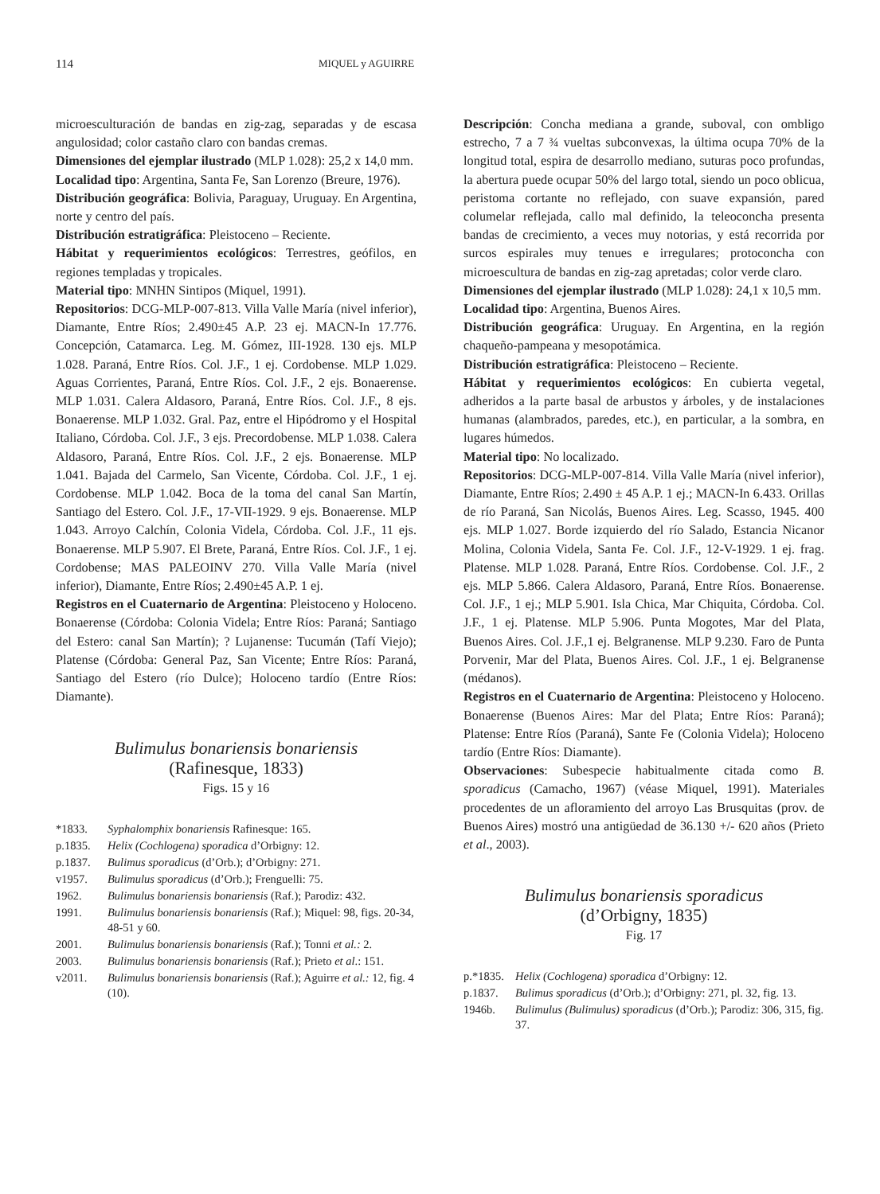114 MIQUEL y AGUIRRE
microesculturación de bandas en zig-zag, separadas y de escasa angulosidad; color castaño claro con bandas cremas.
Dimensiones del ejemplar ilustrado (MLP 1.028): 25,2 x 14,0 mm.
Localidad tipo: Argentina, Santa Fe, San Lorenzo (Breure, 1976).
Distribución geográfica: Bolivia, Paraguay, Uruguay. En Argentina, norte y centro del país.
Distribución estratigráfica: Pleistoceno – Reciente.
Hábitat y requerimientos ecológicos: Terrestres, geófilos, en regiones templadas y tropicales.
Material tipo: MNHN Sintipos (Miquel, 1991).
Repositorios: DCG-MLP-007-813. Villa Valle María (nivel inferior), Diamante, Entre Ríos; 2.490±45 A.P. 23 ej. MACN-In 17.776. Concepción, Catamarca. Leg. M. Gómez, III-1928. 130 ejs. MLP 1.028. Paraná, Entre Ríos. Col. J.F., 1 ej. Cordobense. MLP 1.029. Aguas Corrientes, Paraná, Entre Ríos. Col. J.F., 2 ejs. Bonaerense. MLP 1.031. Calera Aldasoro, Paraná, Entre Ríos. Col. J.F., 8 ejs. Bonaerense. MLP 1.032. Gral. Paz, entre el Hipódromo y el Hospital Italiano, Córdoba. Col. J.F., 3 ejs. Precordobense. MLP 1.038. Calera Aldasoro, Paraná, Entre Ríos. Col. J.F., 2 ejs. Bonaerense. MLP 1.041. Bajada del Carmelo, San Vicente, Córdoba. Col. J.F., 1 ej. Cordobense. MLP 1.042. Boca de la toma del canal San Martín, Santiago del Estero. Col. J.F., 17-VII-1929. 9 ejs. Bonaerense. MLP 1.043. Arroyo Calchín, Colonia Videla, Córdoba. Col. J.F., 11 ejs. Bonaerense. MLP 5.907. El Brete, Paraná, Entre Ríos. Col. J.F., 1 ej. Cordobense; MAS PALEOINV 270. Villa Valle María (nivel inferior), Diamante, Entre Ríos; 2.490±45 A.P. 1 ej.
Registros en el Cuaternario de Argentina: Pleistoceno y Holoceno. Bonaerense (Córdoba: Colonia Videla; Entre Ríos: Paraná; Santiago del Estero: canal San Martín); ? Lujanense: Tucumán (Tafí Viejo); Platense (Córdoba: General Paz, San Vicente; Entre Ríos: Paraná, Santiago del Estero (río Dulce); Holoceno tardío (Entre Ríos: Diamante).
Bulimulus bonariensis bonariensis
(Rafinesque, 1833)
Figs. 15 y 16
*1833. Syphalomphix bonariensis Rafinesque: 165.
p.1835. Helix (Cochlogena) sporadica d’Orbigny: 12.
p.1837. Bulimus sporadicus (d’Orb.); d’Orbigny: 271.
v1957. Bulimulus sporadicus (d’Orb.); Frenguelli: 75.
1962. Bulimulus bonariensis bonariensis (Raf.); Parodiz: 432.
1991. Bulimulus bonariensis bonariensis (Raf.); Miquel: 98, figs. 20-34, 48-51 y 60.
2001. Bulimulus bonariensis bonariensis (Raf.); Tonni et al.: 2.
2003. Bulimulus bonariensis bonariensis (Raf.); Prieto et al.: 151.
v2011. Bulimulus bonariensis bonariensis (Raf.); Aguirre et al.: 12, fig. 4 (10).
Descripción: Concha mediana a grande, suboval, con ombligo estrecho, 7 a 7 ¾ vueltas subconvexas, la última ocupa 70% de la longitud total, espira de desarrollo mediano, suturas poco profundas, la abertura puede ocupar 50% del largo total, siendo un poco oblicua, peristoma cortante no reflejado, con suave expansión, pared columelar reflejada, callo mal definido, la teleoconcha presenta bandas de crecimiento, a veces muy notorias, y está recorrida por surcos espirales muy tenues e irregulares; protoconcha con microescultura de bandas en zig-zag apretadas; color verde claro.
Dimensiones del ejemplar ilustrado (MLP 1.028): 24,1 x 10,5 mm.
Localidad tipo: Argentina, Buenos Aires.
Distribución geográfica: Uruguay. En Argentina, en la región chaqueño-pampeana y mesopotámica.
Distribución estratigráfica: Pleistoceno – Reciente.
Hábitat y requerimientos ecológicos: En cubierta vegetal, adheridos a la parte basal de arbustos y árboles, y de instalaciones humanas (alambrados, paredes, etc.), en particular, a la sombra, en lugares húmedos.
Material tipo: No localizado.
Repositorios: DCG-MLP-007-814. Villa Valle María (nivel inferior), Diamante, Entre Ríos; 2.490 ± 45 A.P. 1 ej.; MACN-In 6.433. Orillas de río Paraná, San Nicolás, Buenos Aires. Leg. Scasso, 1945. 400 ejs. MLP 1.027. Borde izquierdo del río Salado, Estancia Nicanor Molina, Colonia Videla, Santa Fe. Col. J.F., 12-V-1929. 1 ej. frag. Platense. MLP 1.028. Paraná, Entre Ríos. Cordobense. Col. J.F., 2 ejs. MLP 5.866. Calera Aldasoro, Paraná, Entre Ríos. Bonaerense. Col. J.F., 1 ej.; MLP 5.901. Isla Chica, Mar Chiquita, Córdoba. Col. J.F., 1 ej. Platense. MLP 5.906. Punta Mogotes, Mar del Plata, Buenos Aires. Col. J.F.,1 ej. Belgranense. MLP 9.230. Faro de Punta Porvenir, Mar del Plata, Buenos Aires. Col. J.F., 1 ej. Belgranense (médanos).
Registros en el Cuaternario de Argentina: Pleistoceno y Holoceno. Bonaerense (Buenos Aires: Mar del Plata; Entre Ríos: Paraná); Platense: Entre Ríos (Paraná), Sante Fe (Colonia Videla); Holoceno tardío (Entre Ríos: Diamante).
Observaciones: Subespecie habitualmente citada como B. sporadicus (Camacho, 1967) (véase Miquel, 1991). Materiales procedentes de un afloramiento del arroyo Las Brusquitas (prov. de Buenos Aires) mostró una antigüedad de 36.130 +/- 620 años (Prieto et al., 2003).
Bulimulus bonariensis sporadicus
(d’Orbigny, 1835)
Fig. 17
p.*1835. Helix (Cochlogena) sporadica d’Orbigny: 12.
p.1837. Bulimus sporadicus (d’Orb.); d’Orbigny: 271, pl. 32, fig. 13.
1946b. Bulimulus (Bulimulus) sporadicus (d’Orb.); Parodiz: 306, 315, fig. 37.